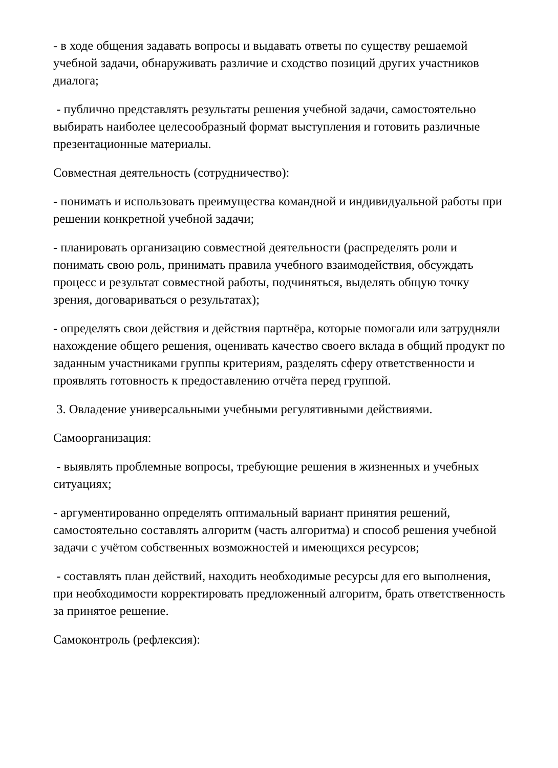- в ходе общения задавать вопросы и выдавать ответы по существу решаемой учебной задачи, обнаруживать различие и сходство позиций других участников диалога;
- публично представлять результаты решения учебной задачи, самостоятельно выбирать наиболее целесообразный формат выступления и готовить различные презентационные материалы.
Совместная деятельность (сотрудничество):
- понимать и использовать преимущества командной и индивидуальной работы при решении конкретной учебной задачи;
- планировать организацию совместной деятельности (распределять роли и понимать свою роль, принимать правила учебного взаимодействия, обсуждать процесс и результат совместной работы, подчиняться, выделять общую точку зрения, договариваться о результатах);
- определять свои действия и действия партнёра, которые помогали или затрудняли нахождение общего решения, оценивать качество своего вклада в общий продукт по заданным участниками группы критериям, разделять сферу ответственности и проявлять готовность к предоставлению отчёта перед группой.
3. Овладение универсальными учебными регулятивными действиями.
Самоорганизация:
- выявлять проблемные вопросы, требующие решения в жизненных и учебных ситуациях;
- аргументированно определять оптимальный вариант принятия решений, самостоятельно составлять алгоритм (часть алгоритма) и способ решения учебной задачи с учётом собственных возможностей и имеющихся ресурсов;
- составлять план действий, находить необходимые ресурсы для его выполнения, при необходимости корректировать предложенный алгоритм, брать ответственность за принятое решение.
Самоконтроль (рефлексия):